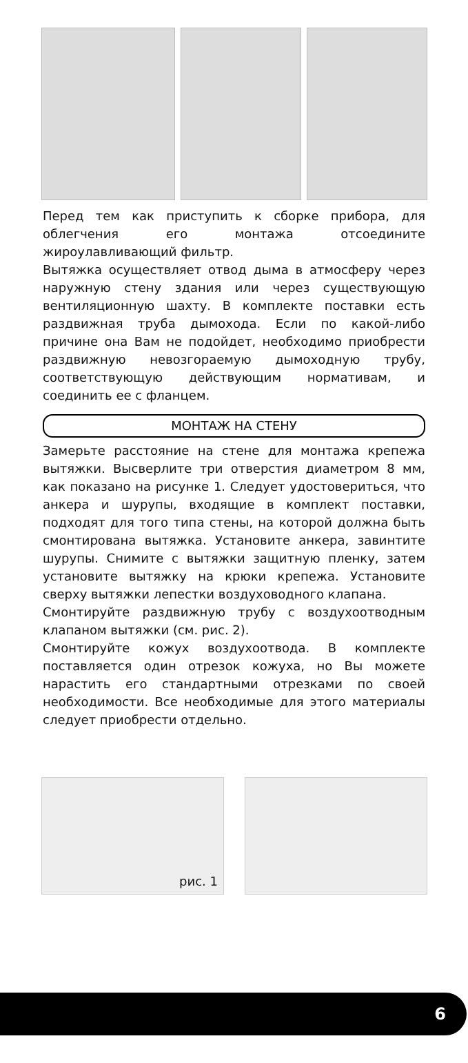Перед тем как приступить к сборке прибора, для облегчения его монтажа отсоедините жироулавливающий фильтр.
Вытяжка осуществляет отвод дыма в атмосферу через наружную стену здания или через существующую вентиляционную шахту. В комплекте поставки есть раздвижная труба дымохода. Если по какой-либо причине она Вам не подойдет, необходимо приобрести раздвижную невозгораемую дымоходную трубу, соответствующую действующим нормативам, и соединить ее с фланцем.
МОНТАЖ НА СТЕНУ
Замерьте расстояние на стене для монтажа крепежа вытяжки. Высверлите три отверстия диаметром 8 мм, как показано на рисунке 1. Следует удостовериться, что анкера и шурупы, входящие в комплект поставки, подходят для того типа стены, на которой должна быть смонтирована вытяжка. Установите анкера, завинтите шурупы. Снимите с вытяжки защитную пленку, затем установите вытяжку на крюки крепежа. Установите сверху вытяжки лепестки воздуховодного клапана.
Смонтируйте раздвижную трубу с воздухоотводным клапаном вытяжки (см. рис. 2).
Смонтируйте кожух воздухоотвода. В комплекте поставляется один отрезок кожуха, но Вы можете нарастить его стандартными отрезками по своей необходимости. Все необходимые для этого материалы следует приобрести отдельно.
рис. 1
6